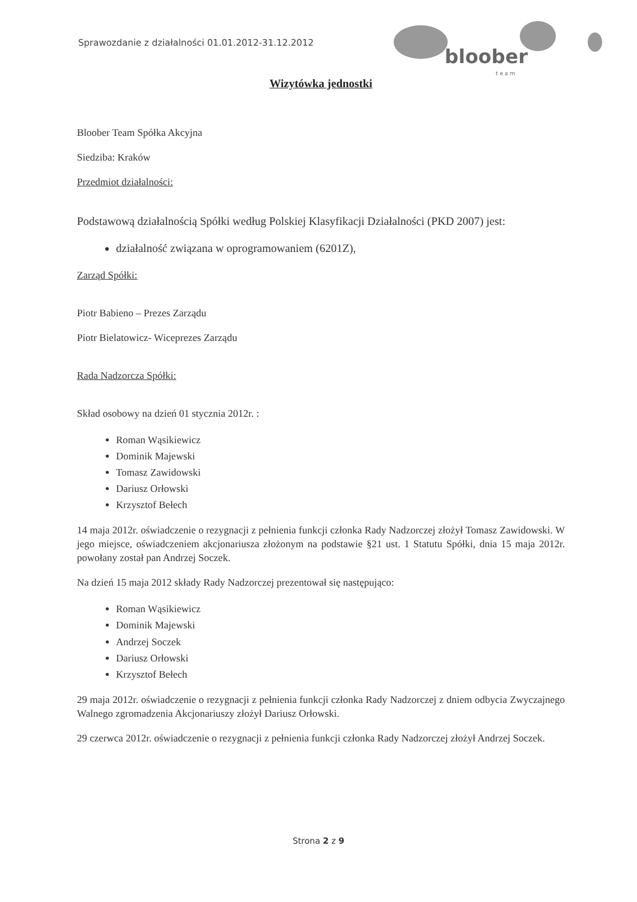Sprawozdanie z działalności 01.01.2012-31.12.2012
bloober
t e a m
Wizytówka jednostki
Bloober Team Spółka Akcyjna
Siedziba: Kraków
Przedmiot działalności:
Podstawową działalnością Spółki według Polskiej Klasyfikacji Działalności (PKD 2007) jest:
działalność związana w oprogramowaniem (6201Z),
Zarząd Spółki:
Piotr Babieno – Prezes Zarządu
Piotr Bielatowicz- Wiceprezes Zarządu
Rada Nadzorcza Spółki:
Skład osobowy na dzień 01 stycznia 2012r. :
Roman Wąsikiewicz
Dominik Majewski
Tomasz Zawidowski
Dariusz Orłowski
Krzysztof Bełech
14 maja 2012r. oświadczenie o rezygnacji z pełnienia funkcji członka Rady Nadzorczej złożył Tomasz Zawidowski. W jego miejsce, oświadczeniem akcjonariusza złożonym na podstawie §21 ust. 1 Statutu Spółki, dnia 15 maja 2012r. powołany został pan Andrzej Soczek.
Na dzień 15 maja 2012 składy Rady Nadzorczej prezentował się następująco:
Roman Wąsikiewicz
Dominik Majewski
Andrzej Soczek
Dariusz Orłowski
Krzysztof Bełech
29 maja 2012r. oświadczenie o rezygnacji z pełnienia funkcji członka Rady Nadzorczej z dniem odbycia Zwyczajnego Walnego zgromadzenia Akcjonariuszy złożył Dariusz Orłowski.
29 czerwca 2012r. oświadczenie o rezygnacji z pełnienia funkcji członka Rady Nadzorczej złożył Andrzej Soczek.
Strona 2 z 9